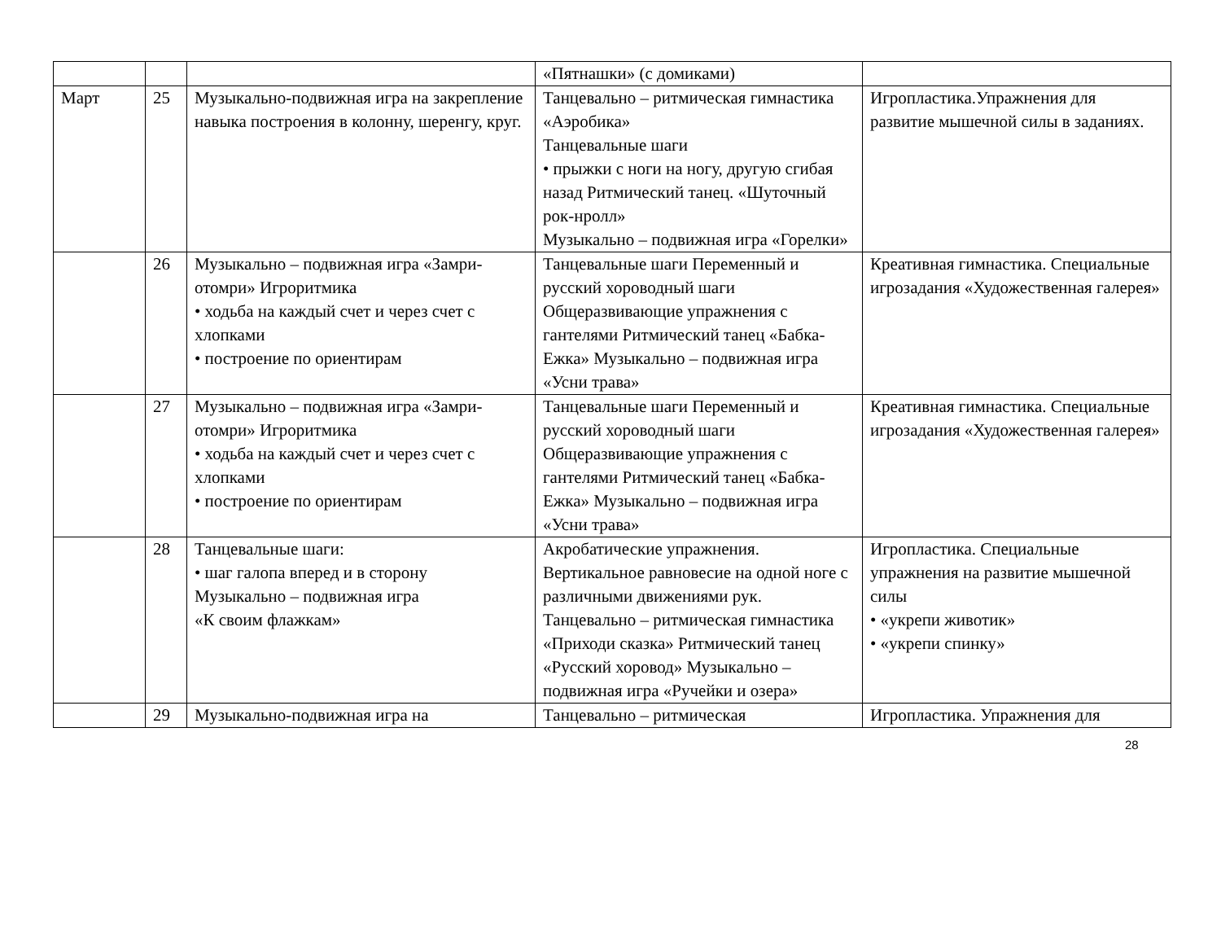| | | | «Пятнашки» (с домиками) | |
| Март | 25 | Музыкально-подвижная игра на закрепление навыка построения в колонну, шеренгу, круг. | Танцевально – ритмическая гимнастика «Аэробика» Танцевальные шаги • прыжки с ноги на ногу, другую сгибая назад Ритмический танец. «Шуточный рок-нролл» Музыкально – подвижная игра «Горелки» | Игропластика.Упражнения для развитие мышечной силы в заданиях. |
| | 26 | Музыкально – подвижная игра «Замри-отомри» Игроритмика • ходьба на каждый счет и через счет с хлопками • построение по ориентирам | Танцевальные шаги Переменный и русский хороводный шаги Общеразвивающие упражнения с гантелями Ритмический танец «Бабка-Ежка» Музыкально – подвижная игра «Усни трава» | Креативная гимнастика. Специальные игрозадания «Художественная галерея» |
| | 27 | Музыкально – подвижная игра «Замри-отомри» Игроритмика • ходьба на каждый счет и через счет с хлопками • построение по ориентирам | Танцевальные шаги Переменный и русский хороводный шаги Общеразвивающие упражнения с гантелями Ритмический танец «Бабка-Ежка» Музыкально – подвижная игра «Усни трава» | Креативная гимнастика. Специальные игрозадания «Художественная галерея» |
| | 28 | Танцевальные шаги: • шаг галопа вперед и в сторону Музыкально – подвижная игра «К своим флажкам» | Акробатические упражнения. Вертикальное равновесие на одной ноге с различными движениями рук. Танцевально – ритмическая гимнастика «Приходи сказка» Ритмический танец «Русский хоровод» Музыкально – подвижная игра «Ручейки и озера» | Игропластика. Специальные упражнения на развитие мышечной силы • «укрепи животик» • «укрепи спинку» |
| | 29 | Музыкально-подвижная игра на | Танцевально – ритмическая | Игропластика. Упражнения для |
28